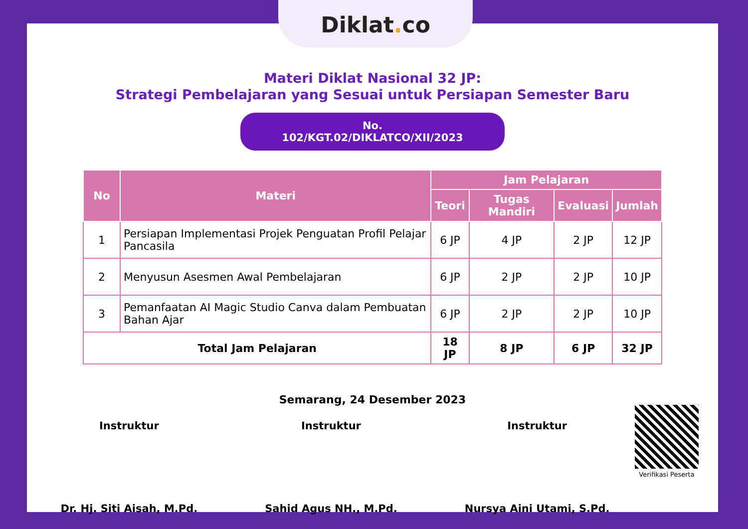Diklat. co
Materi Diklat Nasional 32 JP:
Strategi Pembelajaran yang Sesuai untuk Persiapan Semester Baru
No. 102/KGT.02/DIKLATCO/XII/2023
| No | Materi | Jam Pelajaran | | | |
| --- | --- | --- | --- | --- | --- |
| | | Teori | Tugas Mandiri | Evaluasi | Jumlah |
| 1 | Persiapan Implementasi Projek Penguatan Profil Pelajar Pancasila | 6 JP | 4 JP | 2 JP | 12 JP |
| 2 | Menyusun Asesmen Awal Pembelajaran | 6 JP | 2 JP | 2 JP | 10 JP |
| 3 | Pemanfaatan AI Magic Studio Canva dalam Pembuatan Bahan Ajar | 6 JP | 2 JP | 2 JP | 10 JP |
| Total Jam Pelajaran | | 18 JP | 8 JP | 6 JP | 32 JP |
Semarang, 24 Desember 2023
Instruktur
Dr. Hj. Siti Aisah, M.Pd.
Instruktur
Sahid Agus NH., M.Pd.
Instruktur
Nursya Aini Utami, S.Pd.
Verifikasi Peserta